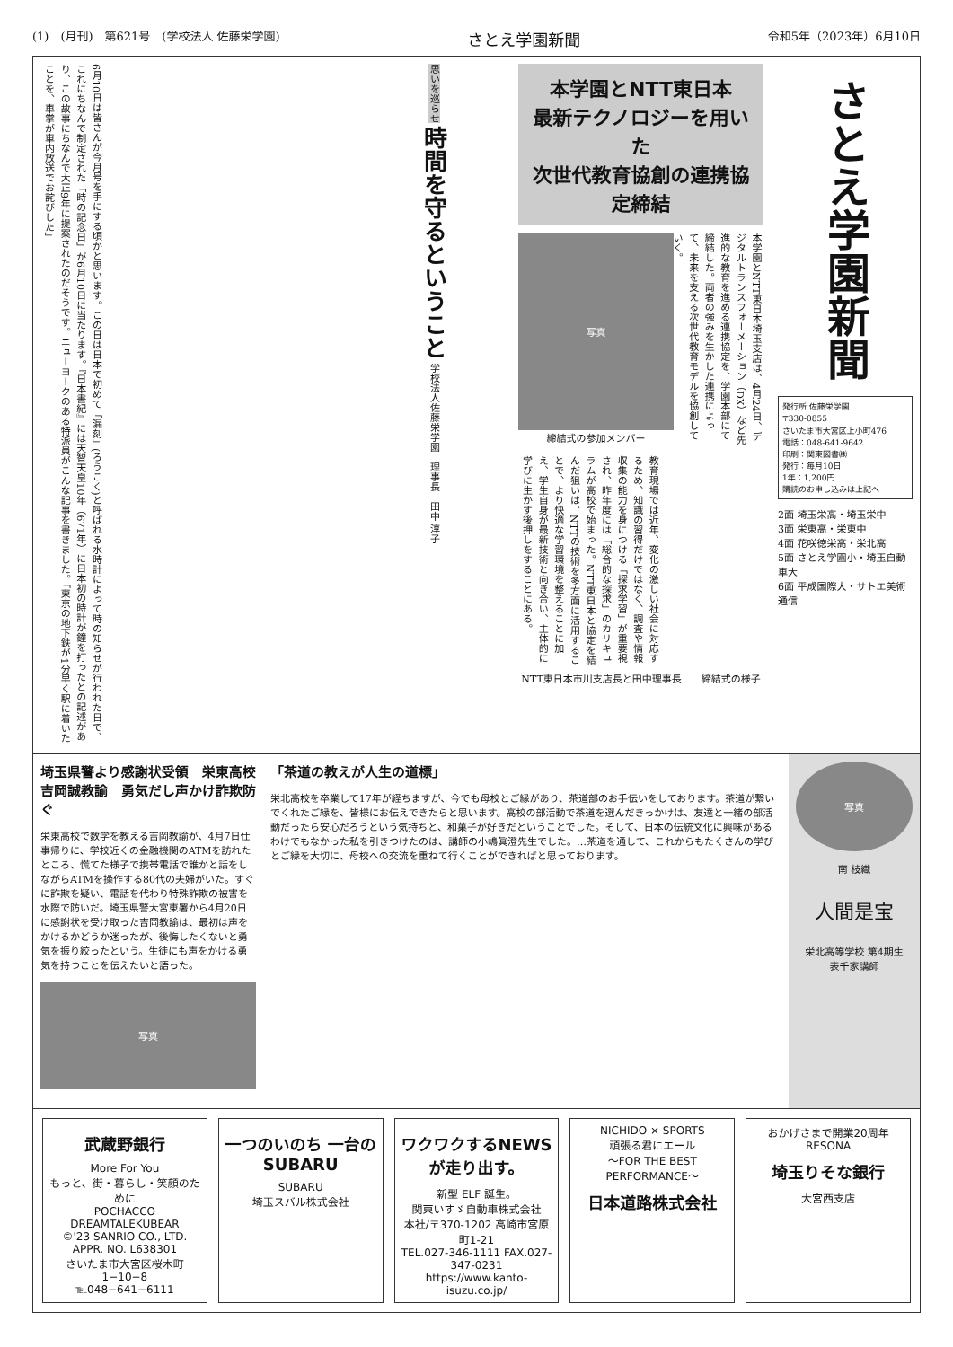(1)　(月刊)　第621号　(学校法人 佐藤栄学園) さとえ学園新聞 令和5年（2023年）6月10日
6月10日は皆さんが今月号を手にする頃かと思います。この日は日本で初めて「漏刻」(ろうこく)と呼ばれる水時計によって時の知らせが行われた日で、これにちなんで制定された「時の記念日」が6月10日に当たります。『日本書紀』には天智天皇10年（671年）に日本初の時計が鐘を打ったとの記述があり、この故事にちなんで大正9年に提案されたのだそうです。ニューヨークのある特派員がこんな記事を書きました。「東京の地下鉄が1分早く駅に着いたことを、車掌が車内放送でお詫びした」
思いを巡らせ 時間を守るということ 学校法人佐藤栄学園　理事長　田中 淳子
本学園とNTT東日本
最新テクノロジーを用いた
次世代教育協創の連携協定締結
写真
締結式の参加メンバー
本学園とNTT東日本埼玉支店は、4月24日、デジタルトランスフォーメーション（DX）など先進的な教育を進める連携協定を、学園本部にて締結した。両者の強みを生かした連携によって、未来を支える次世代教育モデルを協創していく。
教育現場では近年、変化の激しい社会に対応するため、知識の習得だけではなく、調査や情報収集の能力を身につける「探求学習」が重要視され、昨年度には「総合的な探求」のカリキュラムが高校で始まった。NTT東日本と協定を結んだ狙いは、NTTの技術を多方面に活用することで、より快適な学習環境を整えることに加え、学生自身が最新技術と向き合い、主体的に学びに生かす後押しをすることにある。
NTT東日本市川支店長と田中理事長　　締結式の様子
さとえ学園新聞
発行所 佐藤栄学園
〒330-0855
さいたま市大宮区上小町476
電話：048-641-9642
印刷：関東図書㈱
発行：毎月10日
1年：1,200円
購読のお申し込みは上記へ
2面 埼玉栄高・埼玉栄中
3面 栄東高・栄東中
4面 花咲徳栄高・栄北高
5面 さとえ学園小・埼玉自動車大
6面 平成国際大・サトエ美術通信
埼玉県警より感謝状受領　栄東高校吉岡誠教諭　勇気だし声かけ詐欺防ぐ
栄東高校で数学を教える吉岡教諭が、4月7日仕事帰りに、学校近くの金融機関のATMを訪れたところ、慌てた様子で携帯電話で誰かと話をしながらATMを操作する80代の夫婦がいた。すぐに詐欺を疑い、電話を代わり特殊詐欺の被害を水際で防いだ。埼玉県警大宮東署から4月20日に感謝状を受け取った吉岡教諭は、最初は声をかけるかどうか迷ったが、後悔したくないと勇気を振り絞ったという。生徒にも声をかける勇気を持つことを伝えたいと語った。
写真
「茶道の教えが人生の道標」
栄北高校を卒業して17年が経ちますが、今でも母校とご縁があり、茶道部のお手伝いをしております。茶道が繋いでくれたご縁を、皆様にお伝えできたらと思います。高校の部活動で茶道を選んだきっかけは、友達と一緒の部活動だったら安心だろうという気持ちと、和菓子が好きだということでした。そして、日本の伝統文化に興味があるわけでもなかった私を引きつけたのは、講師の小嶋眞澄先生でした。…茶道を通して、これからもたくさんの学びとご縁を大切に、母校への交流を重ねて行くことができればと思っております。
写真
南 枝織
人間是宝
栄北高等学校 第4期生
表千家講師
武蔵野銀行
More For You
もっと、街・暮らし・笑顔のために
POCHACCO DREAMTALEKUBEAR
©'23 SANRIO CO., LTD. APPR. NO. L638301
さいたま市大宮区桜木町1−10−8
℡048−641−6111
一つのいのち 一台のSUBARU
SUBARU
埼玉スバル株式会社
ワクワクするNEWSが走り出す。
新型 ELF 誕生。
関東いすゞ自動車株式会社
本社/〒370-1202 高崎市宮原町1-21
TEL.027-346-1111 FAX.027-347-0231
https://www.kanto-isuzu.co.jp/
NICHIDO × SPORTS
頑張る君にエール
〜FOR THE BEST PERFORMANCE〜
日本道路株式会社
おかげさまで開業20周年
RESONA
埼玉りそな銀行
大宮西支店